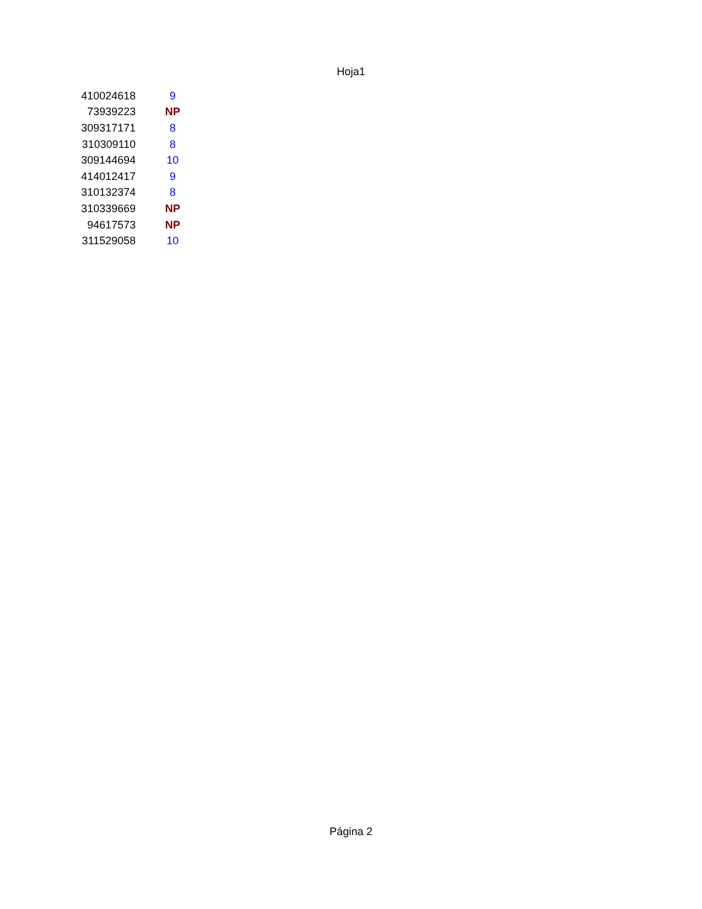Hoja1
| 410024618 | 9 |
| 73939223 | NP |
| 309317171 | 8 |
| 310309110 | 8 |
| 309144694 | 10 |
| 414012417 | 9 |
| 310132374 | 8 |
| 310339669 | NP |
| 94617573 | NP |
| 311529058 | 10 |
Página 2